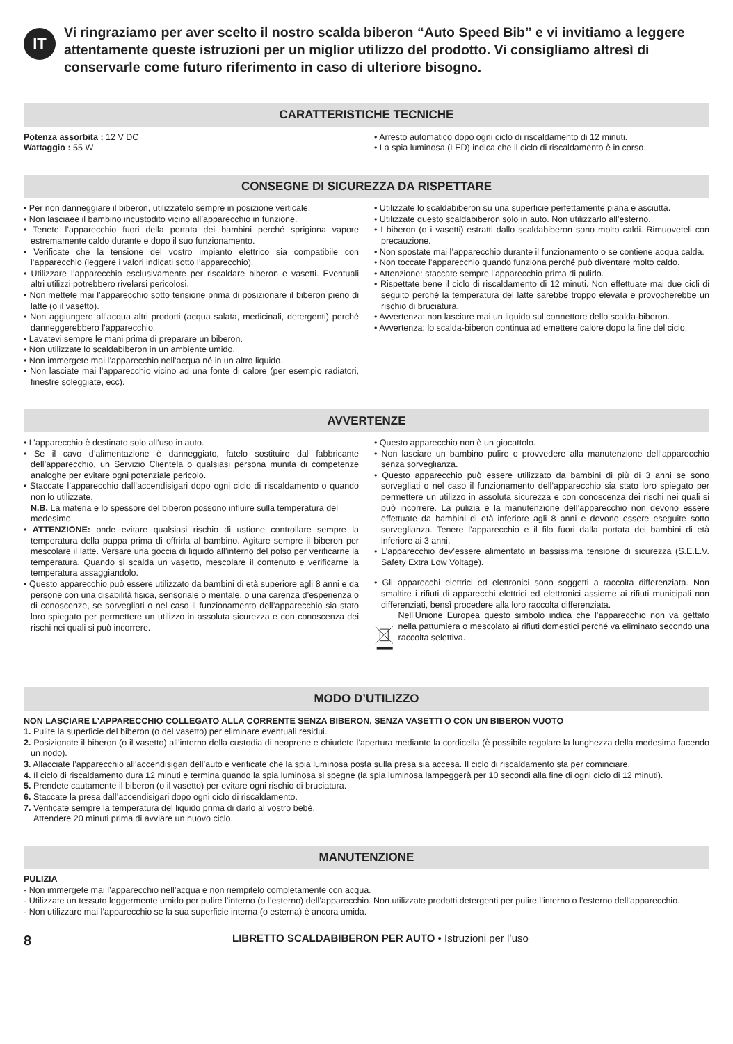IT
Vi ringraziamo per aver scelto il nostro scalda biberon “Auto Speed Bib” e vi invitiamo a leggere attentamente queste istruzioni per un miglior utilizzo del prodotto. Vi consigliamo altresì di conservarle come futuro riferimento in caso di ulteriore bisogno.
CARATTERISTICHE TECNICHE
Potenza assorbita : 12 V DC
Wattaggio : 55 W
• Arresto automatico dopo ogni ciclo di riscaldamento di 12 minuti.
• La spia luminosa (LED) indica che il ciclo di riscaldamento è in corso.
CONSEGNE DI SICUREZZA DA RISPETTARE
• Per non danneggiare il biberon, utilizzatelo sempre in posizione verticale.
• Non lasciaee il bambino incustodito vicino all’apparecchio in funzione.
• Tenete l’apparecchio fuori della portata dei bambini perché sprigiona vapore estremamente caldo durante e dopo il suo funzionamento.
• Verificate che la tensione del vostro impianto elettrico sia compatibile con l’apparecchio (leggere i valori indicati sotto l’apparecchio).
• Utilizzare l’apparecchio esclusivamente per riscaldare biberon e vasetti. Eventuali altri utilizzi potrebbero rivelarsi pericolosi.
• Non mettete mai l’apparecchio sotto tensione prima di posizionare il biberon pieno di latte (o il vasetto).
• Non aggiungere all’acqua altri prodotti (acqua salata, medicinali, detergenti) perché danneggerebbero l’apparecchio.
• Lavatevi sempre le mani prima di preparare un biberon.
• Non utilizzate lo scaldabiberon in un ambiente umido.
• Non immergete mai l’apparecchio nell’acqua né in un altro liquido.
• Non lasciate mai l’apparecchio vicino ad una fonte di calore (per esempio radiatori, finestre soleggiate, ecc).
• Utilizzate lo scaldabiberon su una superficie perfettamente piana e asciutta.
• Utilizzate questo scaldabiberon solo in auto. Non utilizzarlo all’esterno.
• I biberon (o i vasetti) estratti dallo scaldabiberon sono molto caldi. Rimuoveteli con precauzione.
• Non spostate mai l’apparecchio durante il funzionamento o se contiene acqua calda.
• Non toccate l’apparecchio quando funziona perché può diventare molto caldo.
• Attenzione: staccate sempre l’apparecchio prima di pulirlo.
• Rispettate bene il ciclo di riscaldamento di 12 minuti. Non effettuate mai due cicli di seguito perché la temperatura del latte sarebbe troppo elevata e provocherebbe un rischio di bruciatura.
• Avvertenza: non lasciare mai un liquido sul connettore dello scalda-biberon.
• Avvertenza: lo scalda-biberon continua ad emettere calore dopo la fine del ciclo.
AVVERTENZE
• L’apparecchio è destinato solo all’uso in auto.
• Se il cavo d’alimentazione è danneggiato, fatelo sostituire dal fabbricante dell’apparecchio, un Servizio Clientela o qualsiasi persona munita di competenze analoghe per evitare ogni potenziale pericolo.
• Staccate l’apparecchio dall’accendisigari dopo ogni ciclo di riscaldamento o quando non lo utilizzate.
N.B. La materia e lo spessore del biberon possono influire sulla temperatura del medesimo.
• ATTENZIONE: onde evitare qualsiasi rischio di ustione controllare sempre la temperatura della pappa prima di offrirla al bambino. Agitare sempre il biberon per mescolare il latte. Versare una goccia di liquido all’interno del polso per verificarne la temperatura. Quando si scalda un vasetto, mescolare il contenuto e verificarne la temperatura assaggiandolo.
• Questo apparecchio può essere utilizzato da bambini di età superiore agli 8 anni e da persone con una disabilità fisica, sensoriale o mentale, o una carenza d’esperienza o di conoscenze, se sorvegliati o nel caso il funzionamento dell’apparecchio sia stato loro spiegato per permettere un utilizzo in assoluta sicurezza e con conoscenza dei rischi nei quali si può incorrere.
• Questo apparecchio non è un giocattolo.
• Non lasciare un bambino pulire o provvedere alla manutenzione dell’apparecchio senza sorveglianza.
• Questo apparecchio può essere utilizzato da bambini di più di 3 anni se sono sorvegliati o nel caso il funzionamento dell’apparecchio sia stato loro spiegato per permettere un utilizzo in assoluta sicurezza e con conoscenza dei rischi nei quali si può incorrere. La pulizia e la manutenzione dell’apparecchio non devono essere effettuate da bambini di età inferiore agli 8 anni e devono essere eseguite sotto sorveglianza. Tenere l’apparecchio e il filo fuori dalla portata dei bambini di età inferiore ai 3 anni.
• L’apparecchio dev’essere alimentato in bassissima tensione di sicurezza (S.E.L.V. Safety Extra Low Voltage).
• Gli apparecchi elettrici ed elettronici sono soggetti a raccolta differenziata. Non smaltire i rifiuti di apparecchi elettrici ed elettronici assieme ai rifiuti municipali non differenziati, bensì procedere alla loro raccolta differenziata.
Nell’Unione Europea questo simbolo indica che l’apparecchio non va gettato nella pattumiera o mescolato ai rifiuti domestici perché va eliminato secondo una raccolta selettiva.
MODO D’UTILIZZO
NON LASCIARE L’APPARECCHIO COLLEGATO ALLA CORRENTE SENZA BIBERON, SENZA VASETTI O CON UN BIBERON VUOTO
1. Pulite la superficie del biberon (o del vasetto) per eliminare eventuali residui.
2. Posizionate il biberon (o il vasetto) all’interno della custodia di neoprene e chiudete l’apertura mediante la cordicella (è possibile regolare la lunghezza della medesima facendo un nodo).
3. Allacciate l’apparecchio all’accendisigari dell’auto e verificate che la spia luminosa posta sulla presa sia accesa. Il ciclo di riscaldamento sta per cominciare.
4. Il ciclo di riscaldamento dura 12 minuti e termina quando la spia luminosa si spegne (la spia luminosa lampeggerà per 10 secondi alla fine di ogni ciclo di 12 minuti).
5. Prendete cautamente il biberon (o il vasetto) per evitare ogni rischio di bruciatura.
6. Staccate la presa dall’accendisigari dopo ogni ciclo di riscaldamento.
7. Verificate sempre la temperatura del liquido prima di darlo al vostro bebè.
Attendere 20 minuti prima di avviare un nuovo ciclo.
MANUTENZIONE
PULIZIA
- Non immergete mai l’apparecchio nell’acqua e non riempitelo completamente con acqua.
- Utilizzate un tessuto leggermente umido per pulire l’interno (o l’esterno) dell’apparecchio. Non utilizzate prodotti detergenti per pulire l’interno o l’esterno dell’apparecchio.
- Non utilizzare mai l’apparecchio se la sua superficie interna (o esterna) è ancora umida.
8 LIBRETTO SCALDABIBERON PER AUTO • Istruzioni per l’uso